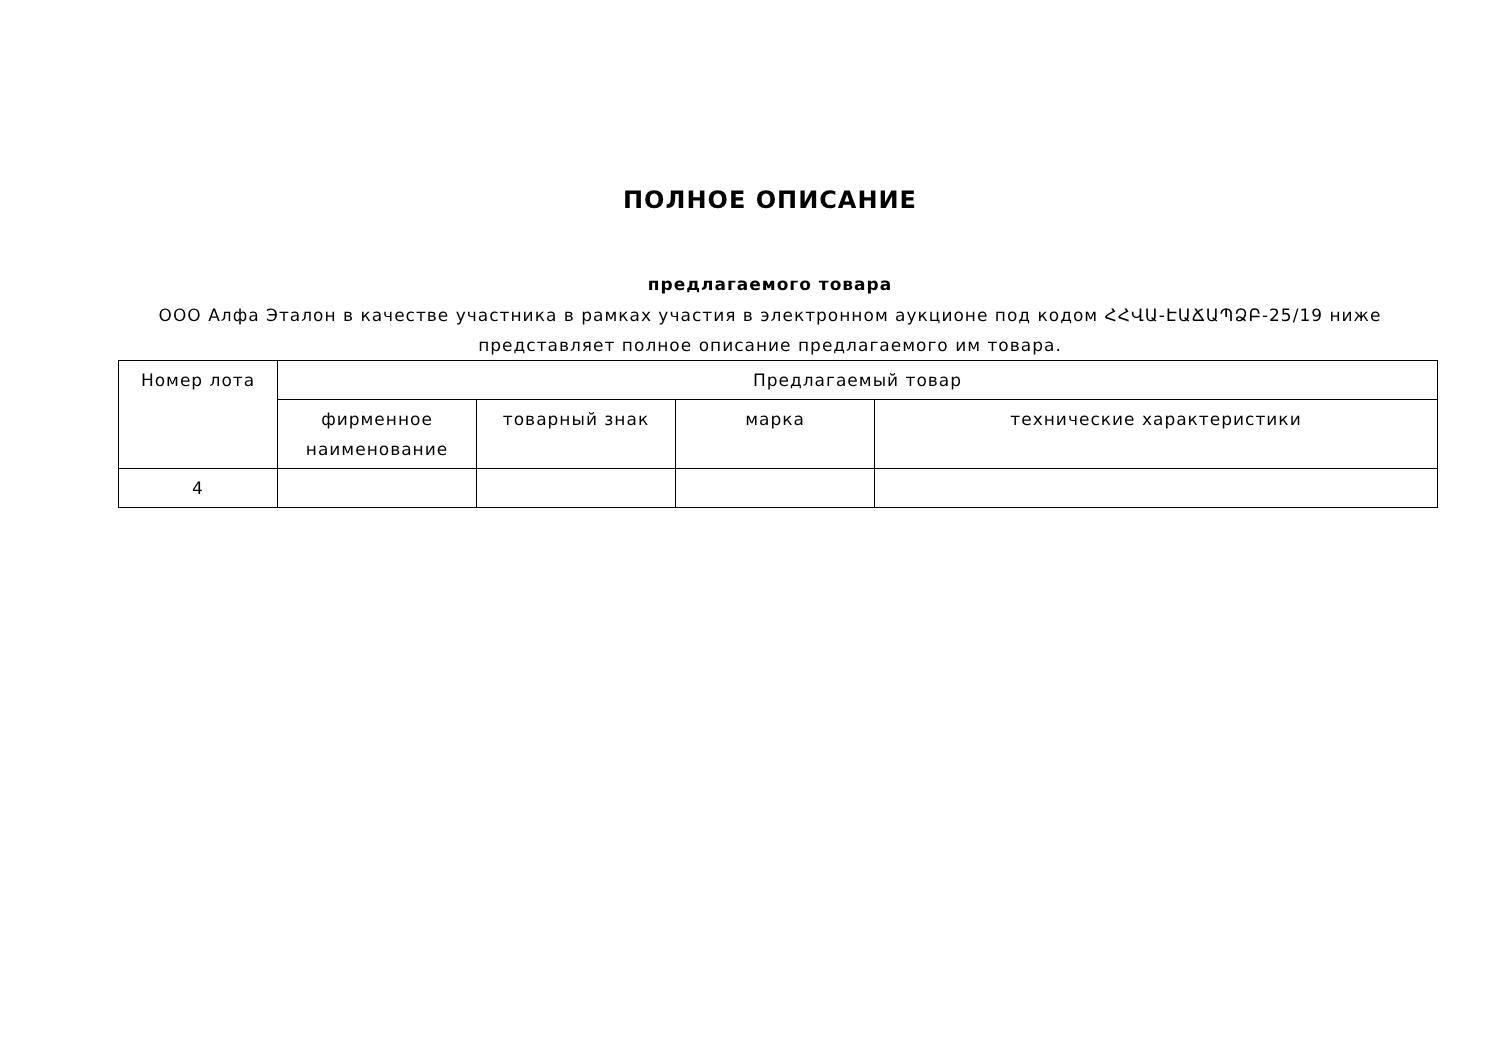ПОЛНОЕ ОПИСАНИЕ
предлагаемого товара
ООО Алфа Эталон в качестве участника в рамках участия в электронном аукционе под кодом ՀՀՎԱ-ԷԱՃԱՊՁԲ-25/19 ниже
представляет полное описание предлагаемого им товара.
| Номер лота | Предлагаемый товар | | | |
| --- | --- | --- | --- | --- |
| | фирменное наименование | товарный знак | марка | технические характеристики |
| 4 | | | | |